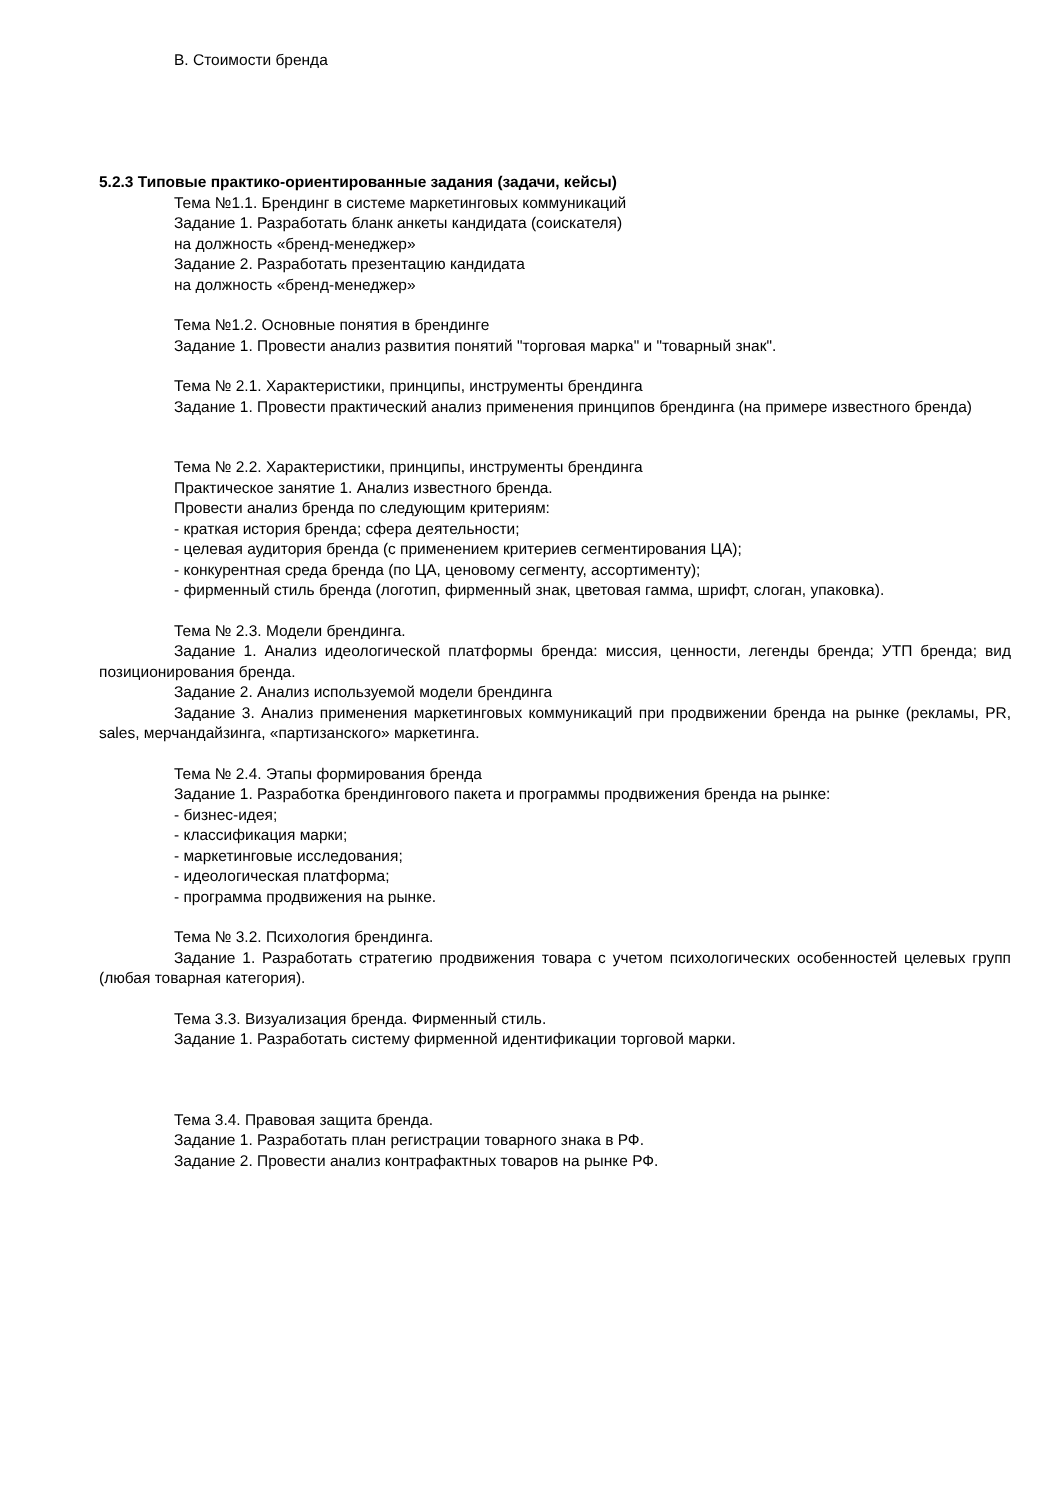В. Стоимости бренда
5.2.3 Типовые практико-ориентированные задания (задачи, кейсы)
Тема №1.1. Брендинг в системе маркетинговых коммуникаций
Задание 1. Разработать бланк анкеты кандидата (соискателя)
на должность «бренд-менеджер»
Задание 2. Разработать презентацию кандидата
на должность «бренд-менеджер»
Тема №1.2. Основные понятия в брендинге
Задание 1. Провести анализ развития понятий "торговая марка" и "товарный знак".
Тема № 2.1. Характеристики, принципы, инструменты брендинга
Задание 1. Провести практический анализ применения принципов брендинга (на примере известного бренда)
Тема № 2.2. Характеристики, принципы, инструменты брендинга
Практическое занятие 1. Анализ известного бренда.
Провести анализ бренда по следующим критериям:
- краткая история бренда; сфера деятельности;
- целевая аудитория бренда (с применением критериев сегментирования ЦА);
- конкурентная среда бренда (по ЦА, ценовому сегменту, ассортименту);
- фирменный стиль бренда (логотип, фирменный знак, цветовая гамма, шрифт, слоган, упаковка).
Тема № 2.3. Модели брендинга.
Задание 1. Анализ идеологической платформы бренда: миссия, ценности, легенды бренда; УТП бренда; вид позиционирования бренда.
Задание 2. Анализ используемой модели брендинга
Задание 3. Анализ применения маркетинговых коммуникаций при продвижении бренда на рынке (рекламы, PR, sales, мерчандайзинга, «партизанского» маркетинга.
Тема № 2.4. Этапы формирования бренда
Задание 1. Разработка брендингового пакета и программы продвижения бренда на рынке:
- бизнес-идея;
- классификация марки;
- маркетинговые исследования;
- идеологическая платформа;
- программа продвижения на рынке.
Тема № 3.2. Психология брендинга.
Задание 1. Разработать стратегию продвижения товара с учетом психологических особенностей целевых групп (любая товарная категория).
Тема 3.3. Визуализация бренда. Фирменный стиль.
Задание 1. Разработать систему фирменной идентификации торговой марки.
Тема 3.4. Правовая защита бренда.
Задание 1. Разработать план регистрации товарного знака в РФ.
Задание 2. Провести анализ контрафактных товаров на рынке РФ.